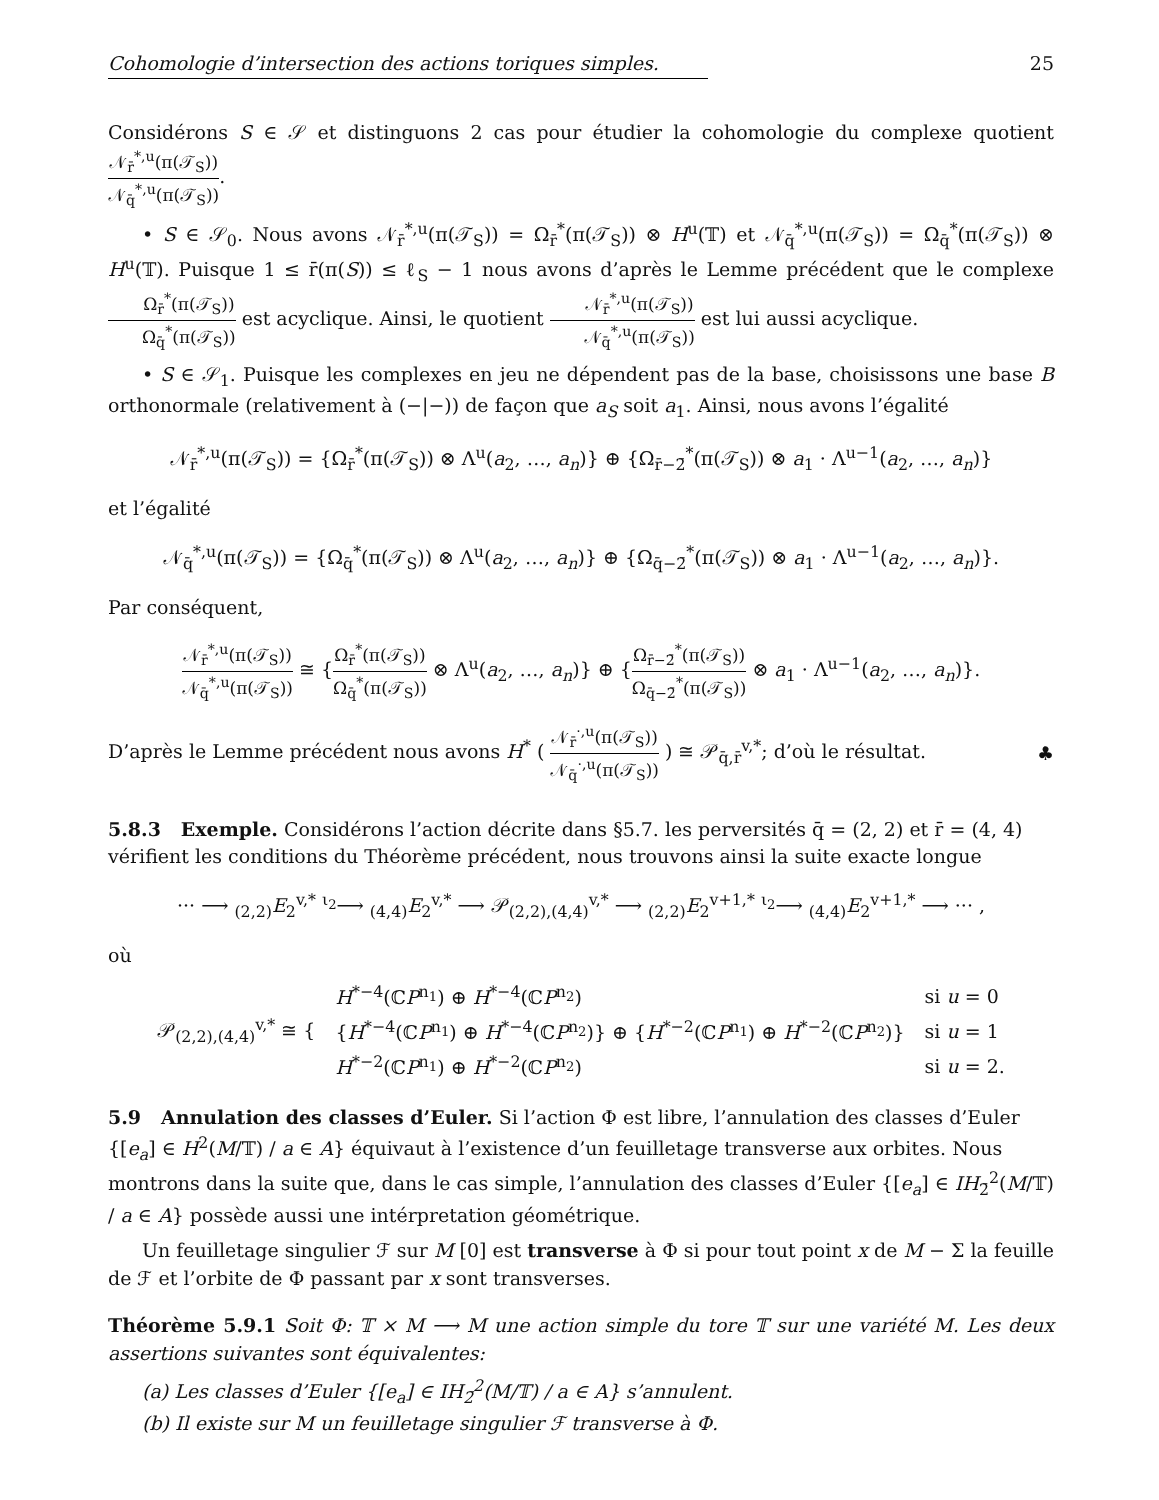Cohomologie d’intersection des actions toriques simples. 25
Considérons S ∈ 𝒮 et distinguons 2 cas pour étudier la cohomologie du complexe quotient 𝒩<sub>r̄</sub><sup>*,u</sup>(π(𝒯<sub>S</sub>)) 𝒩<sub>q̄</sub><sup>*,u</sup>(π(𝒯<sub>S</sub>)).
• S ∈ 𝒮<sub>0</sub>. Nous avons 𝒩<sub>r̄</sub><sup>*,u</sup>(π(𝒯<sub>S</sub>)) = Ω<sub>r̄</sub><sup>*</sup>(π(𝒯<sub>S</sub>)) ⊗ H<sup>u</sup>(𝕋) et 𝒩<sub>q̄</sub><sup>*,u</sup>(π(𝒯<sub>S</sub>)) = Ω<sub>q̄</sub><sup>*</sup>(π(𝒯<sub>S</sub>)) ⊗ H<sup>u</sup>(𝕋). Puisque 1 ≤ r̄(π(S)) ≤ ℓ<sub>S</sub> − 1 nous avons d’après le Lemme précédent que le complexe Ω<sub>r̄</sub><sup>*</sup>(π(𝒯<sub>S</sub>)) Ω<sub>q̄</sub><sup>*</sup>(π(𝒯<sub>S</sub>)) est acyclique. Ainsi, le quotient 𝒩<sub>r̄</sub><sup>*,u</sup>(π(𝒯<sub>S</sub>)) 𝒩<sub>q̄</sub><sup>*,u</sup>(π(𝒯<sub>S</sub>)) est lui aussi acyclique.
• S ∈ 𝒮<sub>1</sub>. Puisque les complexes en jeu ne dépendent pas de la base, choisissons une base B orthonormale (relativement à (−|−)) de façon que a<sub>S</sub> soit a<sub>1</sub>. Ainsi, nous avons l’égalité
𝒩<sub>r̄</sub><sup>*,u</sup>(π(𝒯<sub>S</sub>)) = {Ω<sub>r̄</sub><sup>*</sup>(π(𝒯<sub>S</sub>)) ⊗ Λ<sup>u</sup>(a<sub>2</sub>, …, a<sub>n</sub>)} ⊕ {Ω<sub>r̄−2̄</sub><sup>*</sup>(π(𝒯<sub>S</sub>)) ⊗ a<sub>1</sub> · Λ<sup>u−1</sup>(a<sub>2</sub>, …, a<sub>n</sub>)}
et l’égalité
𝒩<sub>q̄</sub><sup>*,u</sup>(π(𝒯<sub>S</sub>)) = {Ω<sub>q̄</sub><sup>*</sup>(π(𝒯<sub>S</sub>)) ⊗ Λ<sup>u</sup>(a<sub>2</sub>, …, a<sub>n</sub>)} ⊕ {Ω<sub>q̄−2̄</sub><sup>*</sup>(π(𝒯<sub>S</sub>)) ⊗ a<sub>1</sub> · Λ<sup>u−1</sup>(a<sub>2</sub>, …, a<sub>n</sub>)}.
Par conséquent,
𝒩<sub>r̄</sub><sup>*,u</sup>(π(𝒯<sub>S</sub>)) 𝒩<sub>q̄</sub><sup>*,u</sup>(π(𝒯<sub>S</sub>)) ≅ {Ω<sub>r̄</sub><sup>*</sup>(π(𝒯<sub>S</sub>)) Ω<sub>q̄</sub><sup>*</sup>(π(𝒯<sub>S</sub>)) ⊗ Λ<sup>u</sup>(a<sub>2</sub>, …, a<sub>n</sub>)} ⊕ {Ω<sub>r̄−2̄</sub><sup>*</sup>(π(𝒯<sub>S</sub>)) Ω<sub>q̄−2̄</sub><sup>*</sup>(π(𝒯<sub>S</sub>)) ⊗ a<sub>1</sub> · Λ<sup>u−1</sup>(a<sub>2</sub>, …, a<sub>n</sub>)}.
D’après le Lemme précédent nous avons H<sup>*</sup> ( 𝒩<sub>r̄</sub><sup>·,u</sup>(π(𝒯<sub>S</sub>)) 𝒩<sub>q̄</sub><sup>·,u</sup>(π(𝒯<sub>S</sub>)) ) ≅ 𝒫<sub>q̄,r̄</sub><sup>v,*</sup>; d’où le résultat. ♣
5.8.3 Exemple.
Considérons l’action décrite dans §5.7. les perversités q̄ = (2, 2) et r̄ = (4, 4) vérifient les conditions du Théorème précédent, nous trouvons ainsi la suite exacte longue
··· ⟶ <sub>(2,2)</sub>E<sub>2</sub><sup>v,*</sup> <sup>ι<sub>2</sub></sup>⟶ <sub>(4,4)</sub>E<sub>2</sub><sup>v,*</sup> ⟶ 𝒫<sub>(2,2),(4,4)</sub><sup>v,*</sup> ⟶ <sub>(2,2)</sub>E<sub>2</sub><sup>v+1,*</sup> <sup>ι<sub>2</sub></sup>⟶ <sub>(4,4)</sub>E<sub>2</sub><sup>v+1,*</sup> ⟶ ··· ,
où
| 𝒫<sub>(2,2),(4,4)</sub><sup>v,*</sup> ≅ { | H<sup>*−4</sup>(ℂ P<sup>n<sub>1</sub></sup>) ⊕ H<sup>*−4</sup>(ℂ P<sup>n<sub>2</sub></sup>) | si u = 0 |
| | { H<sup>*−4</sup>(ℂ P<sup>n<sub>1</sub></sup>) ⊕ H<sup>*−4</sup>(ℂ P<sup>n<sub>2</sub></sup>)} ⊕ { H<sup>*−2</sup>(ℂ P<sup>n<sub>1</sub></sup>) ⊕ H<sup>*−2</sup>(ℂ P<sup>n<sub>2</sub></sup>)} | si u = 1 |
| | H<sup>*−2</sup>(ℂ P<sup>n<sub>1</sub></sup>) ⊕ H<sup>*−2</sup>(ℂ P<sup>n<sub>2</sub></sup>) | si u = 2. |
5.9 Annulation des classes d’Euler.
Si l’action Φ est libre, l’annulation des classes d’Euler {[e<sub>a</sub>] ∈ H<sup>2</sup>(M/𝕋) / a ∈ A} équivaut à l’existence d’un feuilletage transverse aux orbites. Nous montrons dans la suite que, dans le cas simple, l’annulation des classes d’Euler {[e<sub>a</sub>] ∈ IH<sub>2̄</sub><sup>2</sup>(M/𝕋) / a ∈ A} possède aussi une intérpretation géométrique.
Un feuilletage singulier ℱ sur M [0] est transverse à Φ si pour tout point x de M − Σ la feuille de ℱ et l’orbite de Φ passant par x sont transverses.
Théorème 5.9.1 Soit Φ: 𝕋 × M ⟶ M une action simple du tore 𝕋 sur une variété M. Les deux assertions suivantes sont équivalentes:
(a) Les classes d’Euler {[e<sub>a</sub>] ∈ IH<sub>2̄</sub><sup>2</sup>(M/𝕋) / a ∈ A} s’annulent.
(b) Il existe sur M un feuilletage singulier ℱ transverse à Φ.